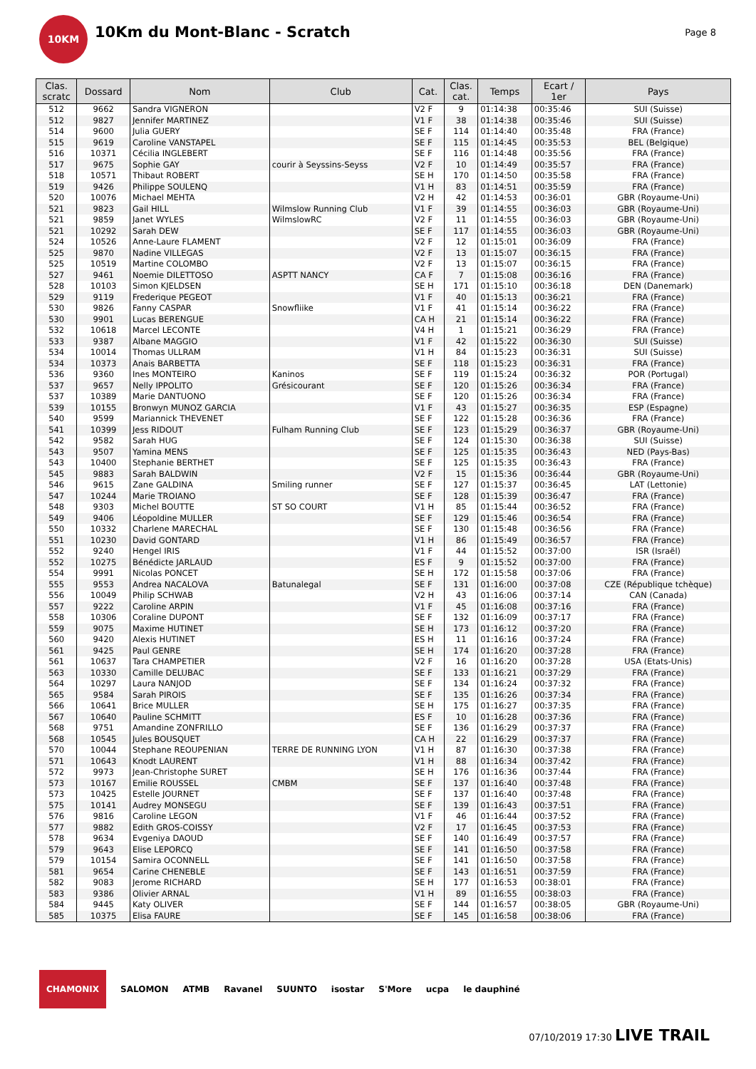10KM
10Km du Mont-Blanc - Scratch
Page 8
| Clas. scratc | Dossard | Nom | Club | Cat. | Clas. cat. | Temps | Ecart / 1er | Pays |
| --- | --- | --- | --- | --- | --- | --- | --- | --- |
| 512 | 9662 | Sandra VIGNERON | | V2 F | 9 | 01:14:38 | 00:35:46 | SUI (Suisse) |
| 512 | 9827 | Jennifer MARTINEZ | | V1 F | 38 | 01:14:38 | 00:35:46 | SUI (Suisse) |
| 514 | 9600 | Julia GUERY | | SE F | 114 | 01:14:40 | 00:35:48 | FRA (France) |
| 515 | 9619 | Caroline VANSTAPEL | | SE F | 115 | 01:14:45 | 00:35:53 | BEL (Belgique) |
| 516 | 10371 | Cécilia INGLEBERT | | SE F | 116 | 01:14:48 | 00:35:56 | FRA (France) |
| 517 | 9675 | Sophie GAY | courir à Seyssins-Seyss | V2 F | 10 | 01:14:49 | 00:35:57 | FRA (France) |
| 518 | 10571 | Thibaut ROBERT | | SE H | 170 | 01:14:50 | 00:35:58 | FRA (France) |
| 519 | 9426 | Philippe SOULENQ | | V1 H | 83 | 01:14:51 | 00:35:59 | FRA (France) |
| 520 | 10076 | Michael MEHTA | | V2 H | 42 | 01:14:53 | 00:36:01 | GBR (Royaume-Uni) |
| 521 | 9823 | Gail HILL | Wilmslow Running Club | V1 F | 39 | 01:14:55 | 00:36:03 | GBR (Royaume-Uni) |
| 521 | 9859 | Janet WYLES | WilmslowRC | V2 F | 11 | 01:14:55 | 00:36:03 | GBR (Royaume-Uni) |
| 521 | 10292 | Sarah DEW | | SE F | 117 | 01:14:55 | 00:36:03 | GBR (Royaume-Uni) |
| 524 | 10526 | Anne-Laure FLAMENT | | V2 F | 12 | 01:15:01 | 00:36:09 | FRA (France) |
| 525 | 9870 | Nadine VILLEGAS | | V2 F | 13 | 01:15:07 | 00:36:15 | FRA (France) |
| 525 | 10519 | Martine COLOMBO | | V2 F | 13 | 01:15:07 | 00:36:15 | FRA (France) |
| 527 | 9461 | Noemie DILETTOSO | ASPTT NANCY | CA F | 7 | 01:15:08 | 00:36:16 | FRA (France) |
| 528 | 10103 | Simon KJELDSEN | | SE H | 171 | 01:15:10 | 00:36:18 | DEN (Danemark) |
| 529 | 9119 | Frederique PEGEOT | | V1 F | 40 | 01:15:13 | 00:36:21 | FRA (France) |
| 530 | 9826 | Fanny CASPAR | Snowfliike | V1 F | 41 | 01:15:14 | 00:36:22 | FRA (France) |
| 530 | 9901 | Lucas BERENGUE | | CA H | 21 | 01:15:14 | 00:36:22 | FRA (France) |
| 532 | 10618 | Marcel LECONTE | | V4 H | 1 | 01:15:21 | 00:36:29 | FRA (France) |
| 533 | 9387 | Albane MAGGIO | | V1 F | 42 | 01:15:22 | 00:36:30 | SUI (Suisse) |
| 534 | 10014 | Thomas ULLRAM | | V1 H | 84 | 01:15:23 | 00:36:31 | SUI (Suisse) |
| 534 | 10373 | Anais BARBETTA | | SE F | 118 | 01:15:23 | 00:36:31 | FRA (France) |
| 536 | 9360 | Ines MONTEIRO | Kaninos | SE F | 119 | 01:15:24 | 00:36:32 | POR (Portugal) |
| 537 | 9657 | Nelly IPPOLITO | Grésicourant | SE F | 120 | 01:15:26 | 00:36:34 | FRA (France) |
| 537 | 10389 | Marie DANTUONO | | SE F | 120 | 01:15:26 | 00:36:34 | FRA (France) |
| 539 | 10155 | Bronwyn MUNOZ GARCIA | | V1 F | 43 | 01:15:27 | 00:36:35 | ESP (Espagne) |
| 540 | 9599 | Mariannick THEVENET | | SE F | 122 | 01:15:28 | 00:36:36 | FRA (France) |
| 541 | 10399 | Jess RIDOUT | Fulham Running Club | SE F | 123 | 01:15:29 | 00:36:37 | GBR (Royaume-Uni) |
| 542 | 9582 | Sarah HUG | | SE F | 124 | 01:15:30 | 00:36:38 | SUI (Suisse) |
| 543 | 9507 | Yamina MENS | | SE F | 125 | 01:15:35 | 00:36:43 | NED (Pays-Bas) |
| 543 | 10400 | Stephanie BERTHET | | SE F | 125 | 01:15:35 | 00:36:43 | FRA (France) |
| 545 | 9883 | Sarah BALDWIN | | V2 F | 15 | 01:15:36 | 00:36:44 | GBR (Royaume-Uni) |
| 546 | 9615 | Zane GALDINA | Smiling runner | SE F | 127 | 01:15:37 | 00:36:45 | LAT (Lettonie) |
| 547 | 10244 | Marie TROIANO | | SE F | 128 | 01:15:39 | 00:36:47 | FRA (France) |
| 548 | 9303 | Michel BOUTTE | ST SO COURT | V1 H | 85 | 01:15:44 | 00:36:52 | FRA (France) |
| 549 | 9406 | Léopoldine MULLER | | SE F | 129 | 01:15:46 | 00:36:54 | FRA (France) |
| 550 | 10332 | Charlene MARECHAL | | SE F | 130 | 01:15:48 | 00:36:56 | FRA (France) |
| 551 | 10230 | David GONTARD | | V1 H | 86 | 01:15:49 | 00:36:57 | FRA (France) |
| 552 | 9240 | Hengel IRIS | | V1 F | 44 | 01:15:52 | 00:37:00 | ISR (Israël) |
| 552 | 10275 | Bénédicte JARLAUD | | ES F | 9 | 01:15:52 | 00:37:00 | FRA (France) |
| 554 | 9991 | Nicolas PONCET | | SE H | 172 | 01:15:58 | 00:37:06 | FRA (France) |
| 555 | 9553 | Andrea NACALOVA | Batunalegal | SE F | 131 | 01:16:00 | 00:37:08 | CZE (République tchèque) |
| 556 | 10049 | Philip SCHWAB | | V2 H | 43 | 01:16:06 | 00:37:14 | CAN (Canada) |
| 557 | 9222 | Caroline ARPIN | | V1 F | 45 | 01:16:08 | 00:37:16 | FRA (France) |
| 558 | 10306 | Coraline DUPONT | | SE F | 132 | 01:16:09 | 00:37:17 | FRA (France) |
| 559 | 9075 | Maxime HUTINET | | SE H | 173 | 01:16:12 | 00:37:20 | FRA (France) |
| 560 | 9420 | Alexis HUTINET | | ES H | 11 | 01:16:16 | 00:37:24 | FRA (France) |
| 561 | 9425 | Paul GENRE | | SE H | 174 | 01:16:20 | 00:37:28 | FRA (France) |
| 561 | 10637 | Tara CHAMPETIER | | V2 F | 16 | 01:16:20 | 00:37:28 | USA (Etats-Unis) |
| 563 | 10330 | Camille DELUBAC | | SE F | 133 | 01:16:21 | 00:37:29 | FRA (France) |
| 564 | 10297 | Laura NANJOD | | SE F | 134 | 01:16:24 | 00:37:32 | FRA (France) |
| 565 | 9584 | Sarah PIROIS | | SE F | 135 | 01:16:26 | 00:37:34 | FRA (France) |
| 566 | 10641 | Brice MULLER | | SE H | 175 | 01:16:27 | 00:37:35 | FRA (France) |
| 567 | 10640 | Pauline SCHMITT | | ES F | 10 | 01:16:28 | 00:37:36 | FRA (France) |
| 568 | 9751 | Amandine ZONFRILLO | | SE F | 136 | 01:16:29 | 00:37:37 | FRA (France) |
| 568 | 10545 | Jules BOUSQUET | | CA H | 22 | 01:16:29 | 00:37:37 | FRA (France) |
| 570 | 10044 | Stephane REOUPENIAN | TERRE DE RUNNING LYON | V1 H | 87 | 01:16:30 | 00:37:38 | FRA (France) |
| 571 | 10643 | Knodt LAURENT | | V1 H | 88 | 01:16:34 | 00:37:42 | FRA (France) |
| 572 | 9973 | Jean-Christophe SURET | | SE H | 176 | 01:16:36 | 00:37:44 | FRA (France) |
| 573 | 10167 | Emilie ROUSSEL | CMBM | SE F | 137 | 01:16:40 | 00:37:48 | FRA (France) |
| 573 | 10425 | Estelle JOURNET | | SE F | 137 | 01:16:40 | 00:37:48 | FRA (France) |
| 575 | 10141 | Audrey MONSEGU | | SE F | 139 | 01:16:43 | 00:37:51 | FRA (France) |
| 576 | 9816 | Caroline LEGON | | V1 F | 46 | 01:16:44 | 00:37:52 | FRA (France) |
| 577 | 9882 | Edith GROS-COISSY | | V2 F | 17 | 01:16:45 | 00:37:53 | FRA (France) |
| 578 | 9634 | Evgeniya DAOUD | | SE F | 140 | 01:16:49 | 00:37:57 | FRA (France) |
| 579 | 9643 | Elise LEPORCQ | | SE F | 141 | 01:16:50 | 00:37:58 | FRA (France) |
| 579 | 10154 | Samira OCONNELL | | SE F | 141 | 01:16:50 | 00:37:58 | FRA (France) |
| 581 | 9654 | Carine CHENEBLE | | SE F | 143 | 01:16:51 | 00:37:59 | FRA (France) |
| 582 | 9083 | Jerome RICHARD | | SE H | 177 | 01:16:53 | 00:38:01 | FRA (France) |
| 583 | 9386 | Olivier ARNAL | | V1 H | 89 | 01:16:55 | 00:38:03 | FRA (France) |
| 584 | 9445 | Katy OLIVER | | SE F | 144 | 01:16:57 | 00:38:05 | GBR (Royaume-Uni) |
| 585 | 10375 | Elisa FAURE | | SE F | 145 | 01:16:58 | 00:38:06 | FRA (France) |
CHAMONIX SALOMON ATMB Ravanel SUUNTO isostar S'More ucpa le dauphiné
07/10/2019 17:30 LIVE TRAIL